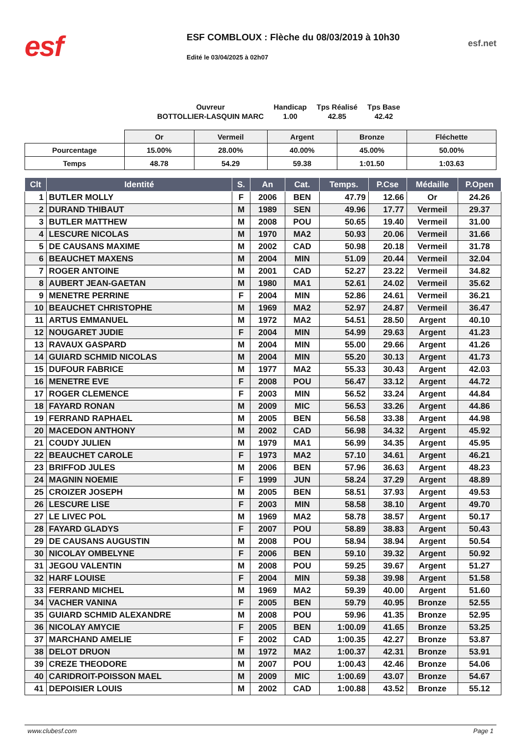esf
ESF COMBLOUX : Flèche du 08/03/2019 à 10h30
Edité le 03/04/2025 à 02h07
esf.net
| Ouvreur | Handicap | Tps Réalisé | Tps Base |
| BOTTOLLIER-LASQUIN MARC | 1.00 | 42.85 | 42.42 |
| | Or | Vermeil | Argent | Bronze | Fléchette |
| Pourcentage | 15.00% | 28.00% | 40.00% | 45.00% | 50.00% |
| Temps | 48.78 | 54.29 | 59.38 | 1:01.50 | 1:03.63 |
| Clt | Identité | S. | An | Cat. | Temps. | P.Cse | Médaille | P.Open |
| --- | --- | --- | --- | --- | --- | --- | --- | --- |
| 1 | BUTLER MOLLY | F | 2006 | BEN | 47.79 | 12.66 | Or | 24.26 |
| 2 | DURAND THIBAUT | M | 1989 | SEN | 49.96 | 17.77 | Vermeil | 29.37 |
| 3 | BUTLER MATTHEW | M | 2008 | POU | 50.65 | 19.40 | Vermeil | 31.00 |
| 4 | LESCURE NICOLAS | M | 1970 | MA2 | 50.93 | 20.06 | Vermeil | 31.66 |
| 5 | DE CAUSANS MAXIME | M | 2002 | CAD | 50.98 | 20.18 | Vermeil | 31.78 |
| 6 | BEAUCHET MAXENS | M | 2004 | MIN | 51.09 | 20.44 | Vermeil | 32.04 |
| 7 | ROGER ANTOINE | M | 2001 | CAD | 52.27 | 23.22 | Vermeil | 34.82 |
| 8 | AUBERT JEAN-GAETAN | M | 1980 | MA1 | 52.61 | 24.02 | Vermeil | 35.62 |
| 9 | MENETRE PERRINE | F | 2004 | MIN | 52.86 | 24.61 | Vermeil | 36.21 |
| 10 | BEAUCHET CHRISTOPHE | M | 1969 | MA2 | 52.97 | 24.87 | Vermeil | 36.47 |
| 11 | ARTUS EMMANUEL | M | 1972 | MA2 | 54.51 | 28.50 | Argent | 40.10 |
| 12 | NOUGARET JUDIE | F | 2004 | MIN | 54.99 | 29.63 | Argent | 41.23 |
| 13 | RAVAUX GASPARD | M | 2004 | MIN | 55.00 | 29.66 | Argent | 41.26 |
| 14 | GUIARD SCHMID NICOLAS | M | 2004 | MIN | 55.20 | 30.13 | Argent | 41.73 |
| 15 | DUFOUR FABRICE | M | 1977 | MA2 | 55.33 | 30.43 | Argent | 42.03 |
| 16 | MENETRE EVE | F | 2008 | POU | 56.47 | 33.12 | Argent | 44.72 |
| 17 | ROGER CLEMENCE | F | 2003 | MIN | 56.52 | 33.24 | Argent | 44.84 |
| 18 | FAYARD RONAN | M | 2009 | MIC | 56.53 | 33.26 | Argent | 44.86 |
| 19 | FERRAND RAPHAEL | M | 2005 | BEN | 56.58 | 33.38 | Argent | 44.98 |
| 20 | MACEDON ANTHONY | M | 2002 | CAD | 56.98 | 34.32 | Argent | 45.92 |
| 21 | COUDY JULIEN | M | 1979 | MA1 | 56.99 | 34.35 | Argent | 45.95 |
| 22 | BEAUCHET CAROLE | F | 1973 | MA2 | 57.10 | 34.61 | Argent | 46.21 |
| 23 | BRIFFOD JULES | M | 2006 | BEN | 57.96 | 36.63 | Argent | 48.23 |
| 24 | MAGNIN NOEMIE | F | 1999 | JUN | 58.24 | 37.29 | Argent | 48.89 |
| 25 | CROIZER JOSEPH | M | 2005 | BEN | 58.51 | 37.93 | Argent | 49.53 |
| 26 | LESCURE LISE | F | 2003 | MIN | 58.58 | 38.10 | Argent | 49.70 |
| 27 | LE LIVEC POL | M | 1969 | MA2 | 58.78 | 38.57 | Argent | 50.17 |
| 28 | FAYARD GLADYS | F | 2007 | POU | 58.89 | 38.83 | Argent | 50.43 |
| 29 | DE CAUSANS AUGUSTIN | M | 2008 | POU | 58.94 | 38.94 | Argent | 50.54 |
| 30 | NICOLAY OMBELYNE | F | 2006 | BEN | 59.10 | 39.32 | Argent | 50.92 |
| 31 | JEGOU VALENTIN | M | 2008 | POU | 59.25 | 39.67 | Argent | 51.27 |
| 32 | HARF LOUISE | F | 2004 | MIN | 59.38 | 39.98 | Argent | 51.58 |
| 33 | FERRAND MICHEL | M | 1969 | MA2 | 59.39 | 40.00 | Argent | 51.60 |
| 34 | VACHER VANINA | F | 2005 | BEN | 59.79 | 40.95 | Bronze | 52.55 |
| 35 | GUIARD SCHMID ALEXANDRE | M | 2008 | POU | 59.96 | 41.35 | Bronze | 52.95 |
| 36 | NICOLAY AMYCIE | F | 2005 | BEN | 1:00.09 | 41.65 | Bronze | 53.25 |
| 37 | MARCHAND AMELIE | F | 2002 | CAD | 1:00.35 | 42.27 | Bronze | 53.87 |
| 38 | DELOT DRUON | M | 1972 | MA2 | 1:00.37 | 42.31 | Bronze | 53.91 |
| 39 | CREZE THEODORE | M | 2007 | POU | 1:00.43 | 42.46 | Bronze | 54.06 |
| 40 | CARIDROIT-POISSON MAEL | M | 2009 | MIC | 1:00.69 | 43.07 | Bronze | 54.67 |
| 41 | DEPOISIER LOUIS | M | 2002 | CAD | 1:00.88 | 43.52 | Bronze | 55.12 |
www.clubesf.com Page 1